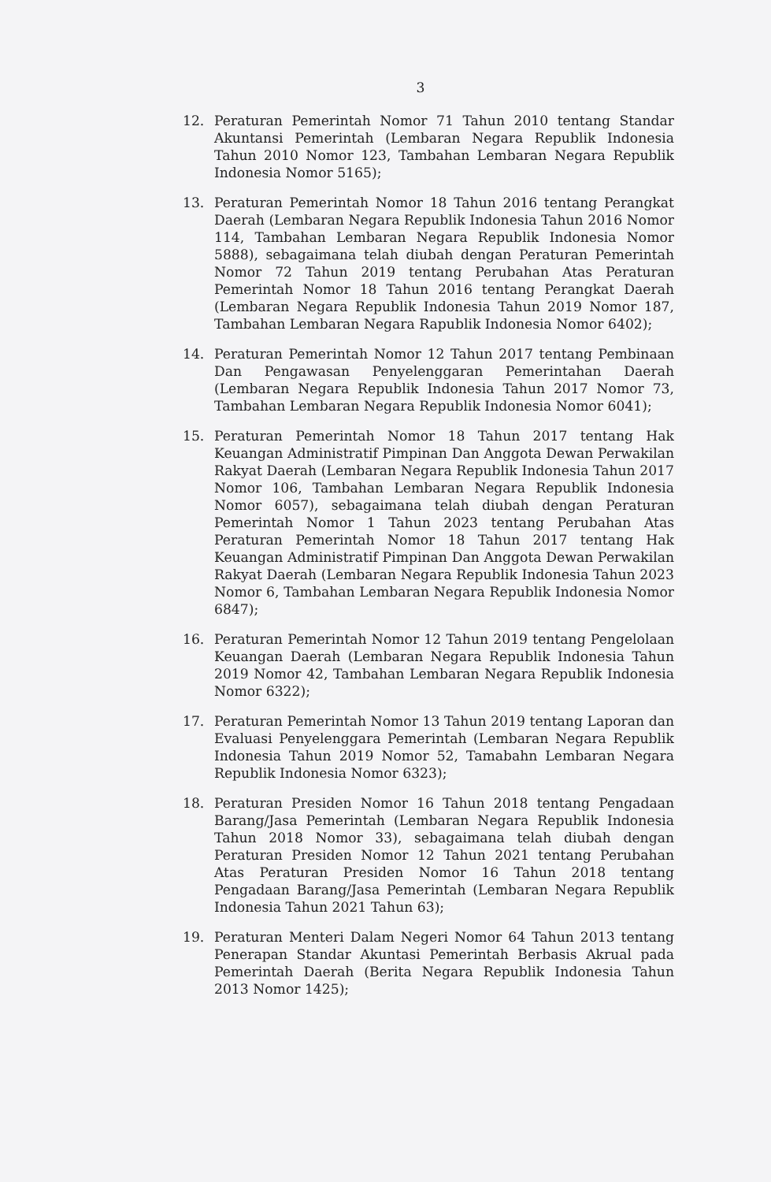3
12. Peraturan Pemerintah Nomor 71 Tahun 2010 tentang Standar Akuntansi Pemerintah (Lembaran Negara Republik Indonesia Tahun 2010 Nomor 123, Tambahan Lembaran Negara Republik Indonesia Nomor 5165);
13. Peraturan Pemerintah Nomor 18 Tahun 2016 tentang Perangkat Daerah (Lembaran Negara Republik Indonesia Tahun 2016 Nomor 114, Tambahan Lembaran Negara Republik Indonesia Nomor 5888), sebagaimana telah diubah dengan Peraturan Pemerintah Nomor 72 Tahun 2019 tentang Perubahan Atas Peraturan Pemerintah Nomor 18 Tahun 2016 tentang Perangkat Daerah (Lembaran Negara Republik Indonesia Tahun 2019 Nomor 187, Tambahan Lembaran Negara Rapublik Indonesia Nomor 6402);
14. Peraturan Pemerintah Nomor 12 Tahun 2017 tentang Pembinaan Dan Pengawasan Penyelenggaran Pemerintahan Daerah (Lembaran Negara Republik Indonesia Tahun 2017 Nomor 73, Tambahan Lembaran Negara Republik Indonesia Nomor 6041);
15. Peraturan Pemerintah Nomor 18 Tahun 2017 tentang Hak Keuangan Administratif Pimpinan Dan Anggota Dewan Perwakilan Rakyat Daerah (Lembaran Negara Republik Indonesia Tahun 2017 Nomor 106, Tambahan Lembaran Negara Republik Indonesia Nomor 6057), sebagaimana telah diubah dengan Peraturan Pemerintah Nomor 1 Tahun 2023 tentang Perubahan Atas Peraturan Pemerintah Nomor 18 Tahun 2017 tentang Hak Keuangan Administratif Pimpinan Dan Anggota Dewan Perwakilan Rakyat Daerah (Lembaran Negara Republik Indonesia Tahun 2023 Nomor 6, Tambahan Lembaran Negara Republik Indonesia Nomor 6847);
16. Peraturan Pemerintah Nomor 12 Tahun 2019 tentang Pengelolaan Keuangan Daerah (Lembaran Negara Republik Indonesia Tahun 2019 Nomor 42, Tambahan Lembaran Negara Republik Indonesia Nomor 6322);
17. Peraturan Pemerintah Nomor 13 Tahun 2019 tentang Laporan dan Evaluasi Penyelenggara Pemerintah (Lembaran Negara Republik Indonesia Tahun 2019 Nomor 52, Tamabahn Lembaran Negara Republik Indonesia Nomor 6323);
18. Peraturan Presiden Nomor 16 Tahun 2018 tentang Pengadaan Barang/Jasa Pemerintah (Lembaran Negara Republik Indonesia Tahun 2018 Nomor 33), sebagaimana telah diubah dengan Peraturan Presiden Nomor 12 Tahun 2021 tentang Perubahan Atas Peraturan Presiden Nomor 16 Tahun 2018 tentang Pengadaan Barang/Jasa Pemerintah (Lembaran Negara Republik Indonesia Tahun 2021 Tahun 63);
19. Peraturan Menteri Dalam Negeri Nomor 64 Tahun 2013 tentang Penerapan Standar Akuntasi Pemerintah Berbasis Akrual pada Pemerintah Daerah (Berita Negara Republik Indonesia Tahun 2013 Nomor 1425);